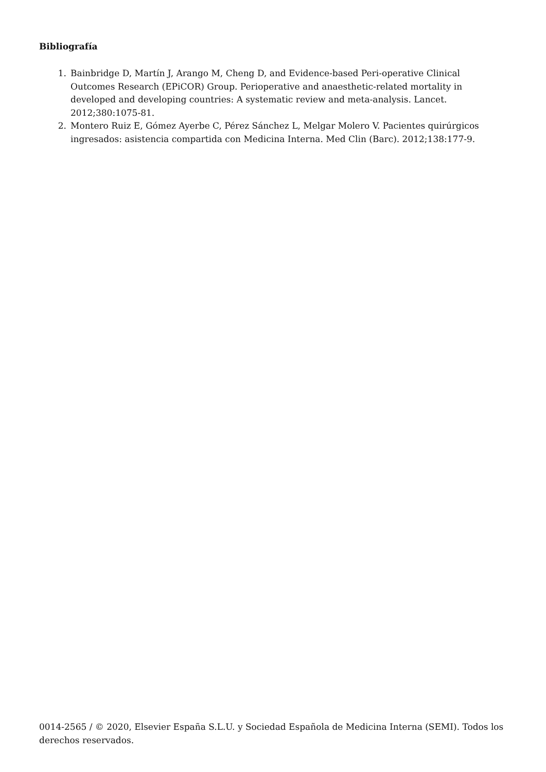Bibliografía
1. Bainbridge D, Martín J, Arango M, Cheng D, and Evidence-based Peri-operative Clinical Outcomes Research (EPiCOR) Group. Perioperative and anaesthetic-related mortality in developed and developing countries: A systematic review and meta-analysis. Lancet. 2012;380:1075-81.
2. Montero Ruiz E, Gómez Ayerbe C, Pérez Sánchez L, Melgar Molero V. Pacientes quirúrgicos ingresados: asistencia compartida con Medicina Interna. Med Clin (Barc). 2012;138:177-9.
0014-2565 / © 2020, Elsevier España S.L.U. y Sociedad Española de Medicina Interna (SEMI). Todos los derechos reservados.